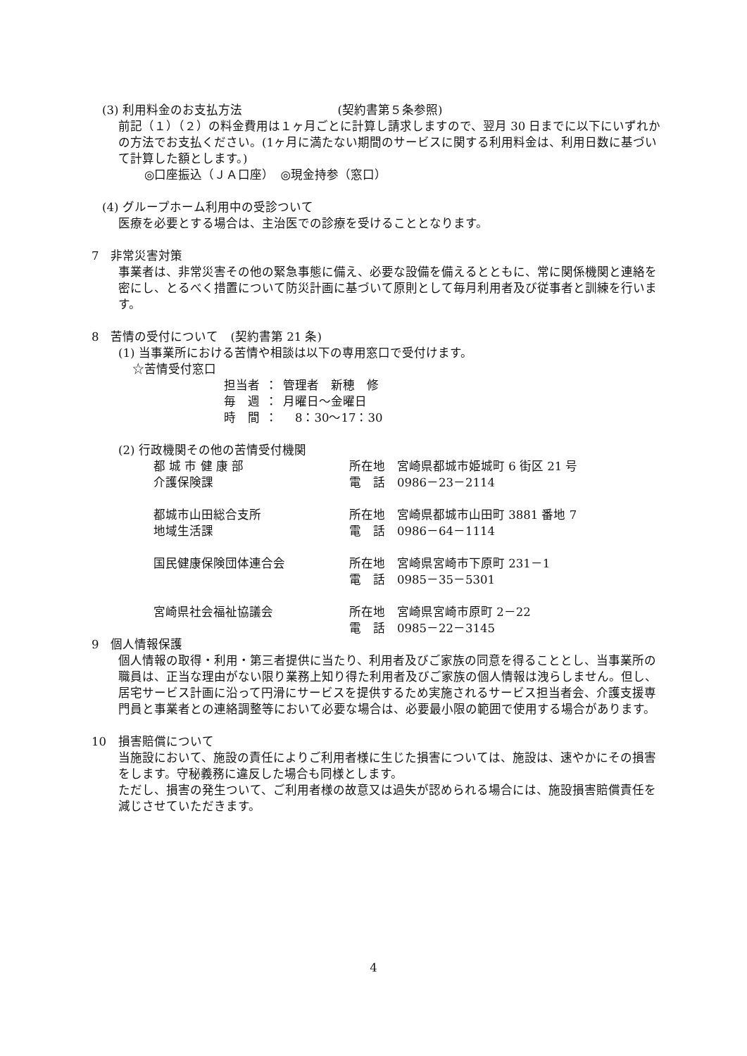(3) 利用料金のお支払方法　　　　　　　　(契約書第５条参照)
前記（１）（２）の料金費用は１ヶ月ごとに計算し請求しますので、翌月 30 日までに以下にいずれかの方法でお支払ください。(1ヶ月に満たない期間のサービスに関する利用料金は、利用日数に基づいて計算した額とします。)
◎口座振込（ＪＡ口座）　◎現金持参（窓口）
(4) グループホーム利用中の受診ついて
医療を必要とする場合は、主治医での診療を受けることとなります。
7　非常災害対策
事業者は、非常災害その他の緊急事態に備え、必要な設備を備えるとともに、常に関係機関と連絡を密にし、とるべく措置について防災計画に基づいて原則として毎月利用者及び従事者と訓練を行います。
8　苦情の受付について　(契約書第 21 条)
(1) 当事業所における苦情や相談は以下の専用窓口で受付けます。
☆苦情受付窓口
| 担当者 | ： | 管理者 新穂 修 |
| 毎 週 | ： | 月曜日～金曜日 |
| 時 間 | ： | 8：30～17：30 |
(2) 行政機関その他の苦情受付機関
| 都 城 市 健 康 部 | 所在地 宮崎県都城市姫城町 6 街区 21 号 |
| 介護保険課 | 電 話 0986－23－2114 |
| 都城市山田総合支所 | 所在地 宮崎県都城市山田町 3881 番地 7 |
| 地域生活課 | 電 話 0986－64－1114 |
| 国民健康保険団体連合会 | 所在地 宮崎県宮崎市下原町 231－1 |
| | 電 話 0985－35－5301 |
| 宮崎県社会福祉協議会 | 所在地 宮崎県宮崎市原町 2－22 |
| | 電 話 0985－22－3145 |
9　個人情報保護
個人情報の取得・利用・第三者提供に当たり、利用者及びご家族の同意を得ることとし、当事業所の職員は、正当な理由がない限り業務上知り得た利用者及びご家族の個人情報は洩らしません。但し、居宅サービス計画に沿って円滑にサービスを提供するため実施されるサービス担当者会、介護支援専門員と事業者との連絡調整等において必要な場合は、必要最小限の範囲で使用する場合があります。
10　損害賠償について
当施設において、施設の責任によりご利用者様に生じた損害については、施設は、速やかにその損害をします。守秘義務に違反した場合も同様とします。
ただし、損害の発生ついて、ご利用者様の故意又は過失が認められる場合には、施設損害賠償責任を減じさせていただきます。
4